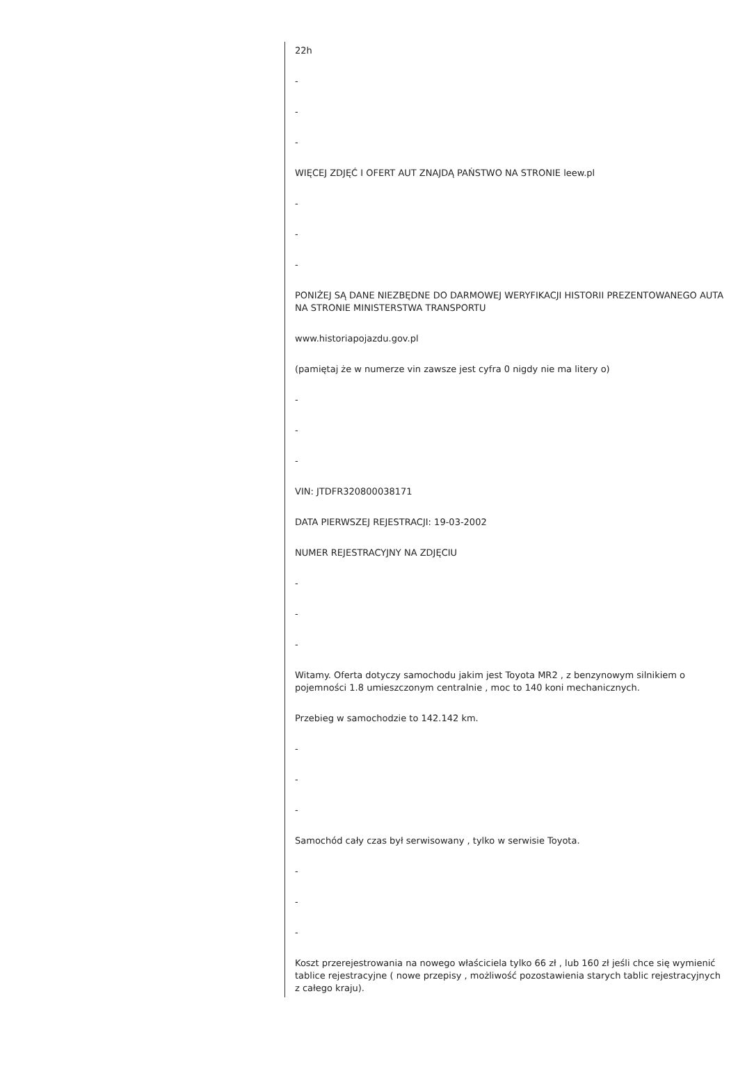22h
-
-
-
WIĘCEJ ZDJĘĆ I OFERT AUT ZNAJDĄ PAŃSTWO NA STRONIE leew.pl
-
-
-
PONIŻEJ SĄ DANE NIEZBĘDNE DO DARMOWEJ WERYFIKACJI HISTORII PREZENTOWANEGO AUTA NA STRONIE MINISTERSTWA TRANSPORTU
www.historiapojazdu.gov.pl
(pamiętaj że w numerze vin zawsze jest cyfra 0 nigdy nie ma litery o)
-
-
-
VIN: JTDFR320800038171
DATA PIERWSZEJ REJESTRACJI: 19-03-2002
NUMER REJESTRACYJNY NA ZDJĘCIU
-
-
-
Witamy. Oferta dotyczy samochodu jakim jest Toyota MR2 , z benzynowym silnikiem o pojemności 1.8 umieszczonym centralnie , moc to 140 koni mechanicznych.
Przebieg w samochodzie to 142.142 km.
-
-
-
Samochód cały czas był serwisowany , tylko w serwisie Toyota.
-
-
-
Koszt przerejestrowania na nowego właściciela tylko 66 zł , lub 160 zł jeśli chce się wymienić tablice rejestracyjne ( nowe przepisy , możliwość pozostawienia starych tablic rejestracyjnych z całego kraju).